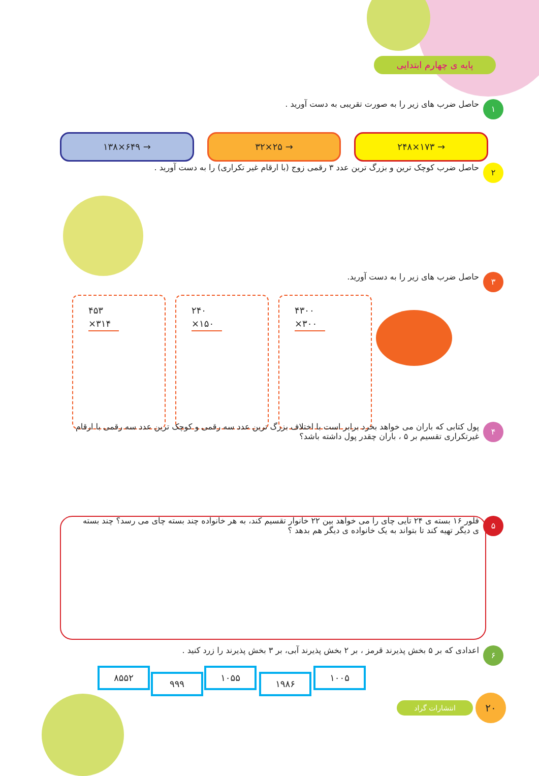پایه ی چهارم ابتدایی
۱ حاصل ضرب های زیر را به صورت تقریبی به دست آورید .
۱۳۸×۶۴۹ → ۳۲×۲۵ → ۲۴۸×۱۷۳ →
۲ حاصل ضرب کوچک ترین و بزرگ ترین عدد ۳ رقمی زوج (با ارقام غیر تکراری) را به دست آورید .
۳ حاصل ضرب های زیر را به دست آورید.
۴۳۰۰
×۳۰۰
۲۴۰
×۱۵۰
۴۵۳
×۳۱۴
۴ پول کتابی که باران می خواهد بخرد برابر است با اختلاف بزرگ ترین عدد سه رقمی و کوچک ترین عدد سه رقمی با ارقام غیرتکراری تقسیم بر ۵ ، باران چقدر پول داشته باشد؟
۵ فلور ۱۶ بسته ی ۲۴ تایی چای را می خواهد بین ۲۲ خانوار تقسیم کند، به هر خانواده چند بسته چای می رسد؟ چند بسته ی دیگر تهیه کند تا بتواند به یک خانواده ی دیگر هم بدهد ؟
۶ اعدادی که بر ۵ بخش پذیرند قرمز ، بر ۲ بخش پذیرند آبی، بر ۳ بخش پذیرند را زرد کنید .
۱۰۰۵
۱۹۸۶
۱۰۵۵
۹۹۹
۸۵۵۲
انتشارات گراد ۲۰